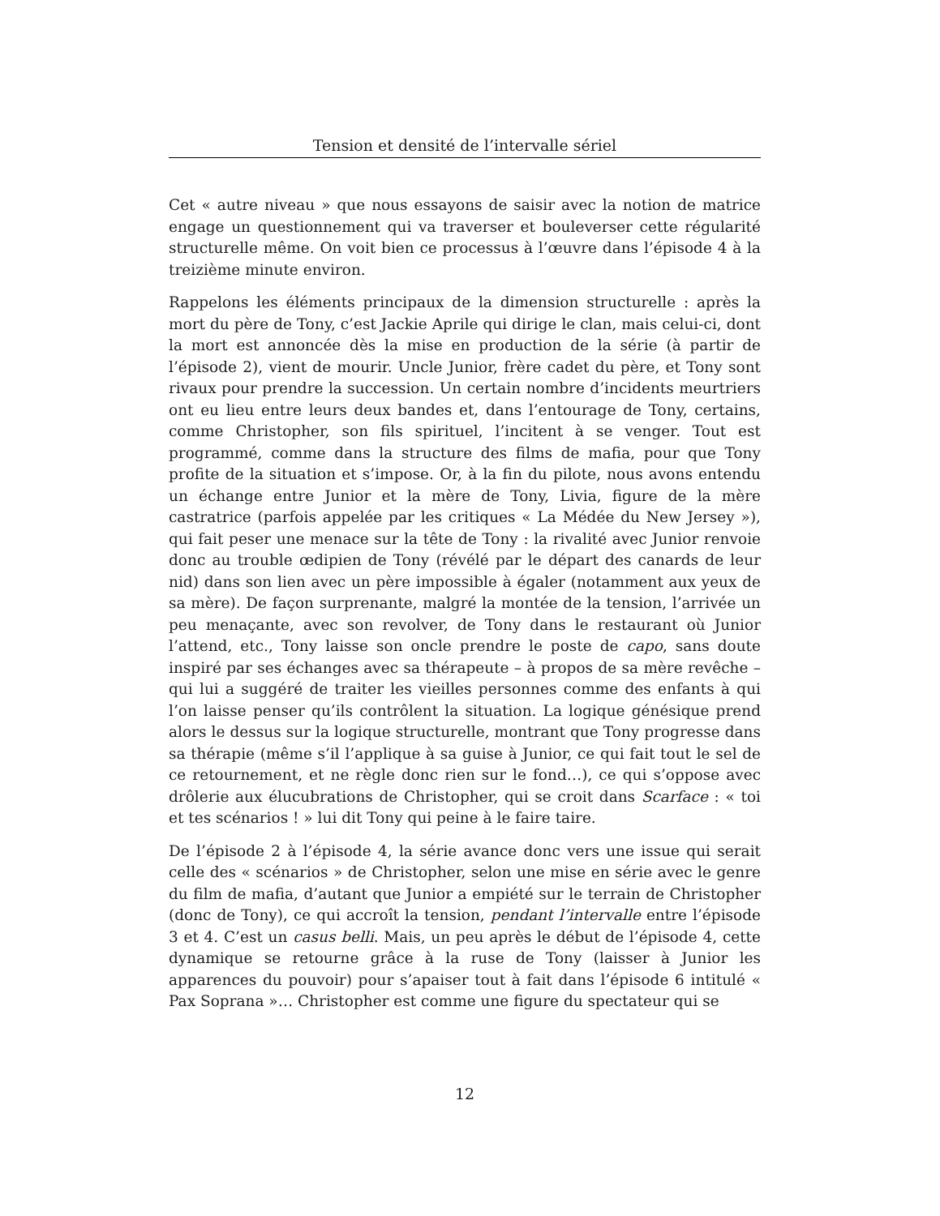Tension et densité de l’intervalle sériel
Cet « autre niveau » que nous essayons de saisir avec la notion de matrice engage un questionnement qui va traverser et bouleverser cette régularité structurelle même. On voit bien ce processus à l’œuvre dans l’épisode 4 à la treizième minute environ.
Rappelons les éléments principaux de la dimension structurelle : après la mort du père de Tony, c’est Jackie Aprile qui dirige le clan, mais celui-ci, dont la mort est annoncée dès la mise en production de la série (à partir de l’épisode 2), vient de mourir. Uncle Junior, frère cadet du père, et Tony sont rivaux pour prendre la succession. Un certain nombre d’incidents meurtriers ont eu lieu entre leurs deux bandes et, dans l’entourage de Tony, certains, comme Christopher, son fils spirituel, l’incitent à se venger. Tout est programmé, comme dans la structure des films de mafia, pour que Tony profite de la situation et s’impose. Or, à la fin du pilote, nous avons entendu un échange entre Junior et la mère de Tony, Livia, figure de la mère castratrice (parfois appelée par les critiques « La Médée du New Jersey »), qui fait peser une menace sur la tête de Tony : la rivalité avec Junior renvoie donc au trouble œdipien de Tony (révélé par le départ des canards de leur nid) dans son lien avec un père impossible à égaler (notamment aux yeux de sa mère). De façon surprenante, malgré la montée de la tension, l’arrivée un peu menaçante, avec son revolver, de Tony dans le restaurant où Junior l’attend, etc., Tony laisse son oncle prendre le poste de capo, sans doute inspiré par ses échanges avec sa thérapeute – à propos de sa mère revêche – qui lui a suggéré de traiter les vieilles personnes comme des enfants à qui l’on laisse penser qu’ils contrôlent la situation. La logique génésique prend alors le dessus sur la logique structurelle, montrant que Tony progresse dans sa thérapie (même s’il l’applique à sa guise à Junior, ce qui fait tout le sel de ce retournement, et ne règle donc rien sur le fond…), ce qui s’oppose avec drôlerie aux élucubrations de Christopher, qui se croit dans Scarface : « toi et tes scénarios ! » lui dit Tony qui peine à le faire taire.
De l’épisode 2 à l’épisode 4, la série avance donc vers une issue qui serait celle des « scénarios » de Christopher, selon une mise en série avec le genre du film de mafia, d’autant que Junior a empiété sur le terrain de Christopher (donc de Tony), ce qui accroît la tension, pendant l’intervalle entre l’épisode 3 et 4. C’est un casus belli. Mais, un peu après le début de l’épisode 4, cette dynamique se retourne grâce à la ruse de Tony (laisser à Junior les apparences du pouvoir) pour s’apaiser tout à fait dans l’épisode 6 intitulé « Pax Soprana »… Christopher est comme une figure du spectateur qui se
12